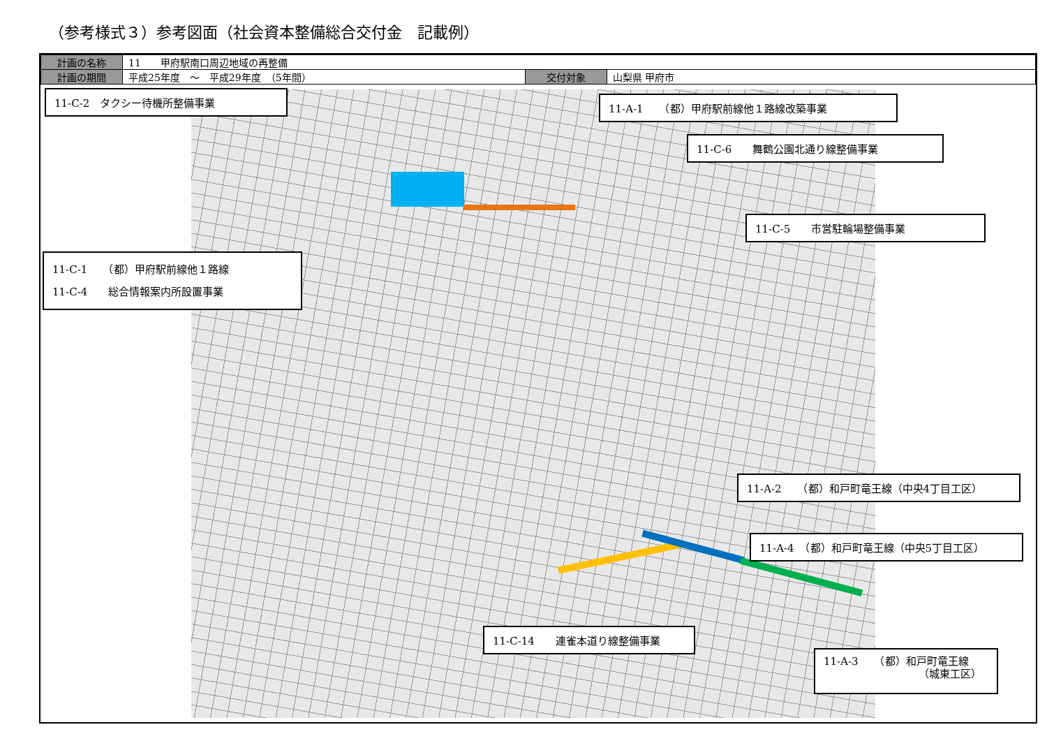（参考様式３）参考図面（社会資本整備総合交付金　記載例）
| 計画の名称 | 11 甲府駅南口周辺地域の再整備 | | |
| 計画の期間 | 平成25年度 ～ 平成29年度 （5年間） | 交付対象 | 山梨県 甲府市 |
11-C-2　タクシー待機所整備事業 11-A-1　　（都）甲府駅前線他１路線改築事業
11-C-6　　舞鶴公園北通り線整備事業
11-C-5　　市営駐輪場整備事業
11-C-1　　（都）甲府駅前線他１路線
11-C-4　　総合情報案内所設置事業
11-A-2　　（都）和戸町竜王線（中央4丁目工区）
11-A-4　（都）和戸町竜王線（中央5丁目工区）
11-C-14　　連雀本道り線整備事業
11-A-3　　（都）和戸町竜王線
（城東工区）